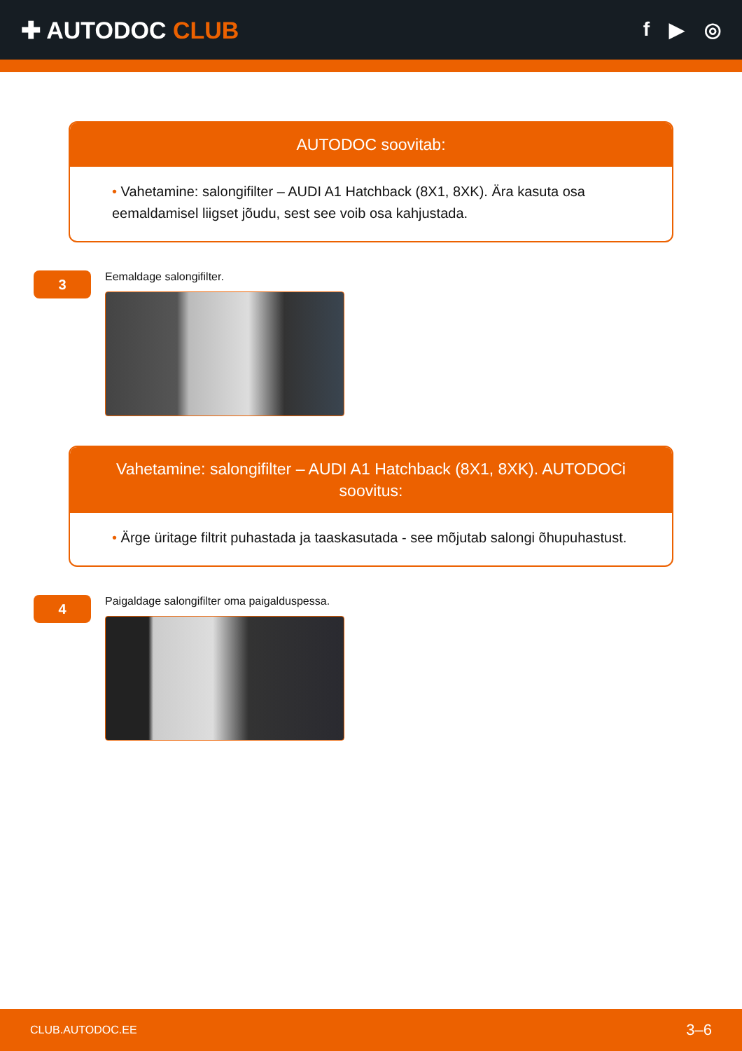✚ AUTODOC CLUB
f ▶ ◎
AUTODOC soovitab:
• Vahetamine: salongifilter – AUDI A1 Hatchback (8X1, 8XK). Ära kasuta osa eemaldamisel liigset jõudu, sest see voib osa kahjustada.
3
Eemaldage salongifilter.
Vahetamine: salongifilter – AUDI A1 Hatchback (8X1, 8XK). AUTODOCi soovitus:
• Ärge üritage filtrit puhastada ja taaskasutada - see mõjutab salongi õhupuhastust.
4
Paigaldage salongifilter oma paigalduspessa.
CLUB.AUTODOC.EE 3–6